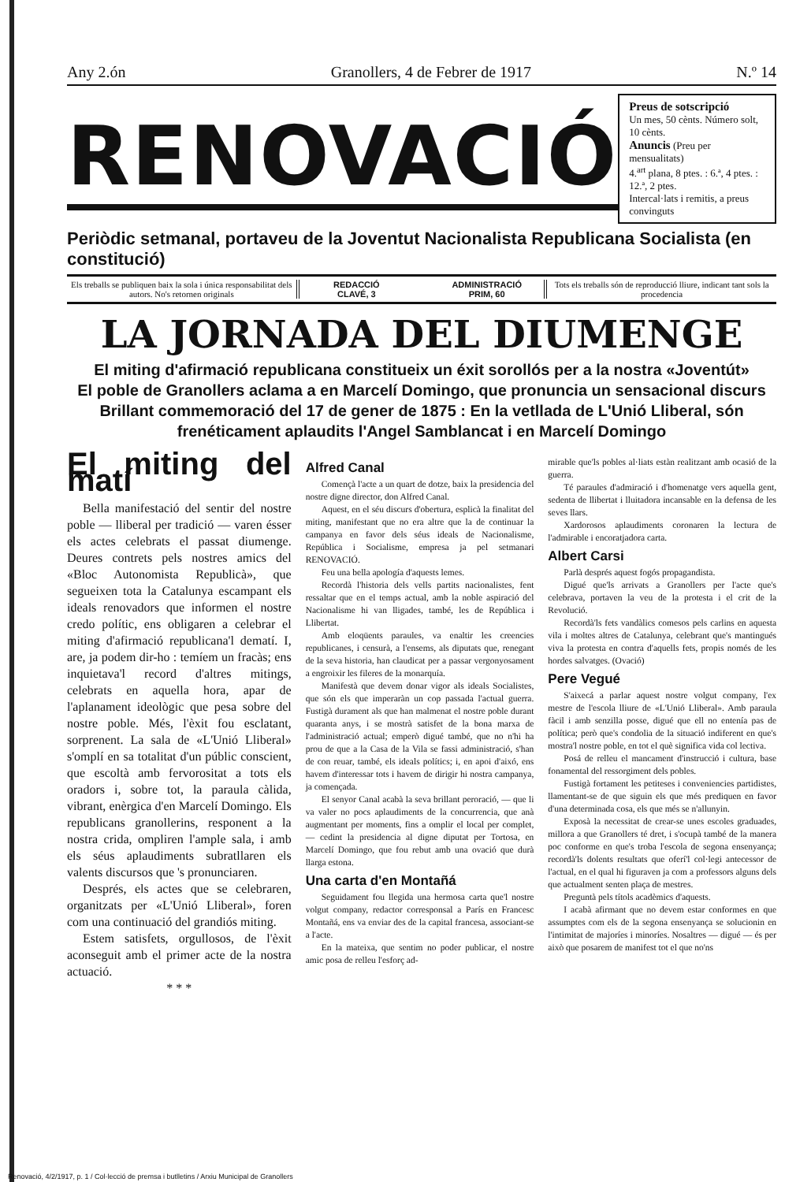Any 2.ón Granollers, 4 de Febrer de 1917 N.º 14
RENOVACIÓ
Preus de sotscripció
Un mes, 50 cènts. Número solt, 10 cènts.
Anuncis (Preu per mensualitats)
4.<sup>art</sup> plana, 8 ptes. : 6.ª, 4 ptes. : 12.ª, 2 ptes.
Intercal·lats i remitis, a preus convinguts
Periòdic setmanal, portaveu de la Joventut Nacionalista Republicana Socialista (en constitució)
Els treballs se publiquen baix la sola i única responsabilitat dels autors. No's retornen originals
REDACCIÓ
CLAVÉ, 3
ADMINISTRACIÓ
PRIM, 60
Tots els treballs són de reproducció lliure, indicant tant sols la procedencia
LA JORNADA DEL DIUMENGE
El miting d'afirmació republicana constitueix un éxit sorollós per a la nostra «Joventút»
El poble de Granollers aclama a en Marcelí Domingo, que pronuncia un sensacional discurs
Brillant commemoració del 17 de gener de 1875 : En la vetllada de L'Unió Lliberal, són frenéticament aplaudits l'Angel Samblancat i en Marcelí Domingo
El miting del matí
Bella manifestació del sentir del nostre poble — lliberal per tradició — varen ésser els actes celebrats el passat diumenge. Deures contrets pels nostres amics del «Bloc Autonomista Republicà», que segueixen tota la Catalunya escampant els ideals renovadors que informen el nostre credo polític, ens obligaren a celebrar el miting d'afirmació republicana'l dematí. I, are, ja podem dir-ho : temíem un fracàs; ens inquietava'l record d'altres mitings, celebrats en aquella hora, apar de l'aplanament ideològic que pesa sobre del nostre poble. Més, l'èxit fou esclatant, sorprenent. La sala de «L'Unió Lliberal» s'omplí en sa totalitat d'un públic conscient, que escoltà amb fervorositat a tots els oradors i, sobre tot, la paraula càlida, vibrant, enèrgica d'en Marcelí Domingo. Els republicans granollerins, responent a la nostra crida, ompliren l'ample sala, i amb els séus aplaudiments subratllaren els valents discursos que 's pronunciaren.
Després, els actes que se celebraren, organitzats per «L'Unió Lliberal», foren com una continuació del grandiós miting.
Estem satisfets, orgullosos, de l'èxit aconseguit amb el primer acte de la nostra actuació.
* * *
Alfred Canal
Començà l'acte a un quart de dotze, baix la presidencia del nostre digne director, don Alfred Canal.
Aquest, en el séu discurs d'obertura, esplicà la finalitat del miting, manifestant que no era altre que la de continuar la campanya en favor dels séus ideals de Nacionalisme, República i Socialisme, empresa ja pel setmanari RENOVACIÓ.
Feu una bella apología d'aquests lemes.
Recordà l'historia dels vells partits nacionalistes, fent ressaltar que en el temps actual, amb la noble aspiració del Nacionalisme hi van lligades, també, les de República i Llibertat.
Amb eloqüents paraules, va enaltir les creencies republicanes, i censurà, a l'ensems, als diputats que, renegant de la seva historia, han claudicat per a passar vergonyosament a engroixir les fileres de la monarquía.
Manifestà que devem donar vigor als ideals Socialistes, que són els que imperaràn un cop passada l'actual guerra. Fustigà durament als que han malmenat el nostre poble durant quaranta anys, i se mostrà satisfet de la bona marxa de l'administració actual; emperò digué també, que no n'hi ha prou de que a la Casa de la Vila se fassi administració, s'han de con reuar, també, els ideals polítics; i, en apoi d'aixó, ens havem d'interessar tots i havem de dirigir hi nostra campanya, ja començada.
El senyor Canal acabà la seva brillant peroració, — que li va valer no pocs aplaudiments de la concurrencia, que anà augmentant per moments, fins a omplir el local per complet, — cedint la presidencia al digne diputat per Tortosa, en Marcelí Domingo, que fou rebut amb una ovació que durà llarga estona.
Una carta d'en Montañá
Seguidament fou llegida una hermosa carta que'l nostre volgut company, redactor corresponsal a París en Francesc Montañá, ens va enviar des de la capital francesa, associant-se a l'acte.
En la mateixa, que sentim no poder publicar, el nostre amic posa de relleu l'esforç ad-
mirable que'ls pobles al·liats estàn realitzant amb ocasió de la guerra.
Té paraules d'admiració i d'homenatge vers aquella gent, sedenta de llibertat i lluitadora incansable en la defensa de les seves llars.
Xardorosos aplaudiments coronaren la lectura de l'admirable i encoratjadora carta.
Albert Carsi
Parlà després aquest fogós propagandista.
Digué que'ls arrivats a Granollers per l'acte que's celebrava, portaven la veu de la protesta i el crit de la Revolució.
Recordà'ls fets vandàlics comesos pels carlins en aquesta vila i moltes altres de Catalunya, celebrant que's mantingués viva la protesta en contra d'aquells fets, propis només de les hordes salvatges. (Ovació)
Pere Vegué
S'aixecá a parlar aquest nostre volgut company, l'ex mestre de l'escola lliure de «L'Unió Lliberal». Amb paraula fàcil i amb senzilla posse, digué que ell no entenía pas de política; però que's condolia de la situació indiferent en que's mostra'l nostre poble, en tot el què significa vida col lectiva.
Posá de relleu el mancament d'instrucció i cultura, base fonamental del ressorgiment dels pobles.
Fustigà fortament les petiteses i conveniencies partidistes, llamentant-se de que siguin els que més prediquen en favor d'una determinada cosa, els que més se n'allunyin.
Exposà la necessitat de crear-se unes escoles graduades, millora a que Granollers té dret, i s'ocupà també de la manera poc conforme en que's troba l'escola de segona ensenyança; recordà'ls dolents resultats que oferí'l col·legi antecessor de l'actual, en el qual hi figuraven ja com a professors alguns dels que actualment senten plaça de mestres.
Preguntà pels títols acadèmics d'aquests.
I acabà afirmant que no devem estar conformes en que assumptes com els de la segona ensenyança se solucionin en l'intimitat de majoríes i minoríes. Nosaltres — digué — és per això que posarem de manifest tot el que no'ns
Renovació, 4/2/1917, p. 1 / Col·lecció de premsa i butlletins / Arxiu Municipal de Granollers